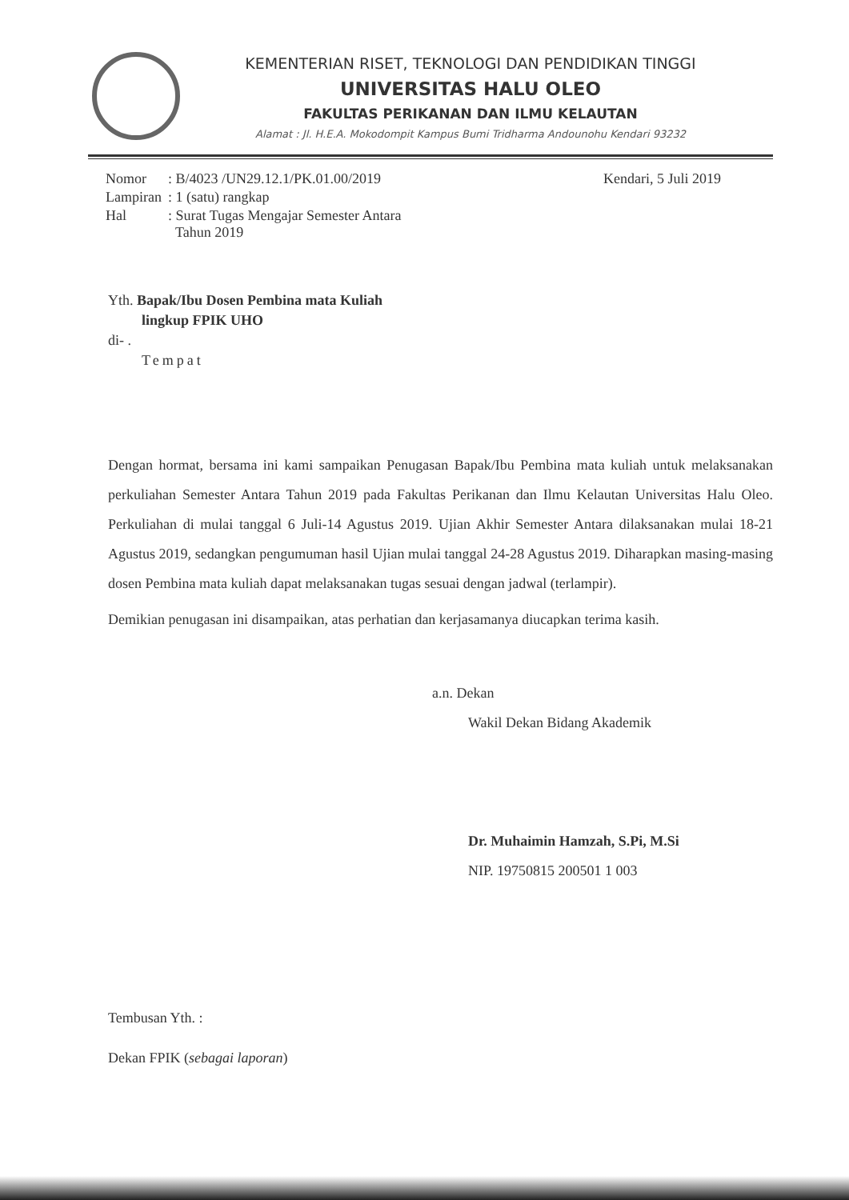KEMENTERIAN RISET, TEKNOLOGI DAN PENDIDIKAN TINGGI
UNIVERSITAS HALU OLEO
FAKULTAS PERIKANAN DAN ILMU KELAUTAN
Alamat : Jl. H.E.A. Mokodompit Kampus Bumi Tridharma Andounohu Kendari 93232
| Nomor | : B/4023 /UN29.12.1/PK.01.00/2019 |
| Lampiran | : 1 (satu) rangkap |
| Hal | : Surat Tugas Mengajar Semester Antara Tahun 2019 |
Kendari, 5 Juli 2019
Yth. Bapak/Ibu Dosen Pembina mata Kuliah
lingkup FPIK UHO
di- .
Tempat
Dengan hormat, bersama ini kami sampaikan Penugasan Bapak/Ibu Pembina mata kuliah untuk melaksanakan perkuliahan Semester Antara Tahun 2019 pada Fakultas Perikanan dan Ilmu Kelautan Universitas Halu Oleo. Perkuliahan di mulai tanggal 6 Juli-14 Agustus 2019. Ujian Akhir Semester Antara dilaksanakan mulai 18-21 Agustus 2019, sedangkan pengumuman hasil Ujian mulai tanggal 24-28 Agustus 2019. Diharapkan masing-masing dosen Pembina mata kuliah dapat melaksanakan tugas sesuai dengan jadwal (terlampir).
Demikian penugasan ini disampaikan, atas perhatian dan kerjasamanya diucapkan terima kasih.
a.n. Dekan
Wakil Dekan Bidang Akademik
Dr. Muhaimin Hamzah, S.Pi, M.Si
NIP. 19750815 200501 1 003
Tembusan Yth. :
Dekan FPIK (sebagai laporan)